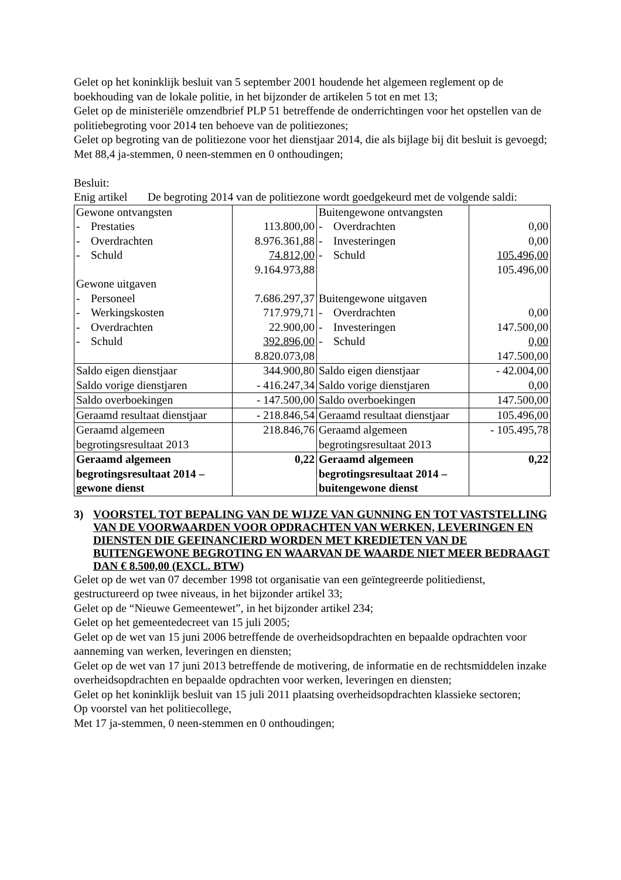Gelet op het koninklijk besluit van 5 september 2001 houdende het algemeen reglement op de boekhouding van de lokale politie, in het bijzonder de artikelen 5 tot en met 13;
Gelet op de ministeriële omzendbrief PLP 51 betreffende de onderrichtingen voor het opstellen van de politiebegroting voor 2014 ten behoeve van de politiezones;
Gelet op begroting van de politiezone voor het dienstjaar 2014, die als bijlage bij dit besluit is gevoegd;
Met 88,4 ja-stemmen, 0 neen-stemmen en 0 onthoudingen;
Besluit:
Enig artikel
De begroting 2014 van de politiezone wordt goedgekeurd met de volgende saldi:
| Gewone ontvangsten - Prestaties - Overdrachten - Schuld Gewone uitgaven - Personeel - Werkingskosten - Overdrachten - Schuld | 113.800,00 8.976.361,88 74.812,00 9.164.973,88 7.686.297,37 717.979,71 22.900,00 392.896,00 8.820.073,08 | Buitengewone ontvangsten - Overdrachten - Investeringen - Schuld Buitengewone uitgaven - Overdrachten - Investeringen - Schuld | 0,00 0,00 105.496,00 105.496,00 0,00 147.500,00 0,00 147.500,00 |
| Saldo eigen dienstjaar Saldo vorige dienstjaren | 344.900,80 - 416.247,34 | Saldo eigen dienstjaar Saldo vorige dienstjaren | - 42.004,00 0,00 |
| Saldo overboekingen | - 147.500,00 | Saldo overboekingen | 147.500,00 |
| Geraamd resultaat dienstjaar | - 218.846,54 | Geraamd resultaat dienstjaar | 105.496,00 |
| Geraamd algemeen begrotingsresultaat 2013 | 218.846,76 | Geraamd algemeen begrotingsresultaat 2013 | - 105.495,78 |
| Geraamd algemeen begrotingsresultaat 2014 – gewone dienst | 0,22 | Geraamd algemeen begrotingsresultaat 2014 – buitengewone dienst | 0,22 |
3) VOORSTEL TOT BEPALING VAN DE WIJZE VAN GUNNING EN TOT VASTSTELLING VAN DE VOORWAARDEN VOOR OPDRACHTEN VAN WERKEN, LEVERINGEN EN DIENSTEN DIE GEFINANCIERD WORDEN MET KREDIETEN VAN DE BUITENGEWONE BEGROTING EN WAARVAN DE WAARDE NIET MEER BEDRAAGT DAN € 8.500,00 (EXCL. BTW)
Gelet op de wet van 07 december 1998 tot organisatie van een geïntegreerde politiedienst, gestructureerd op twee niveaus, in het bijzonder artikel 33;
Gelet op de “Nieuwe Gemeentewet”, in het bijzonder artikel 234;
Gelet op het gemeentedecreet van 15 juli 2005;
Gelet op de wet van 15 juni 2006 betreffende de overheidsopdrachten en bepaalde opdrachten voor aanneming van werken, leveringen en diensten;
Gelet op de wet van 17 juni 2013 betreffende de motivering, de informatie en de rechtsmiddelen inzake overheidsopdrachten en bepaalde opdrachten voor werken, leveringen en diensten;
Gelet op het koninklijk besluit van 15 juli 2011 plaatsing overheidsopdrachten klassieke sectoren;
Op voorstel van het politiecollege,
Met 17 ja-stemmen, 0 neen-stemmen en 0 onthoudingen;